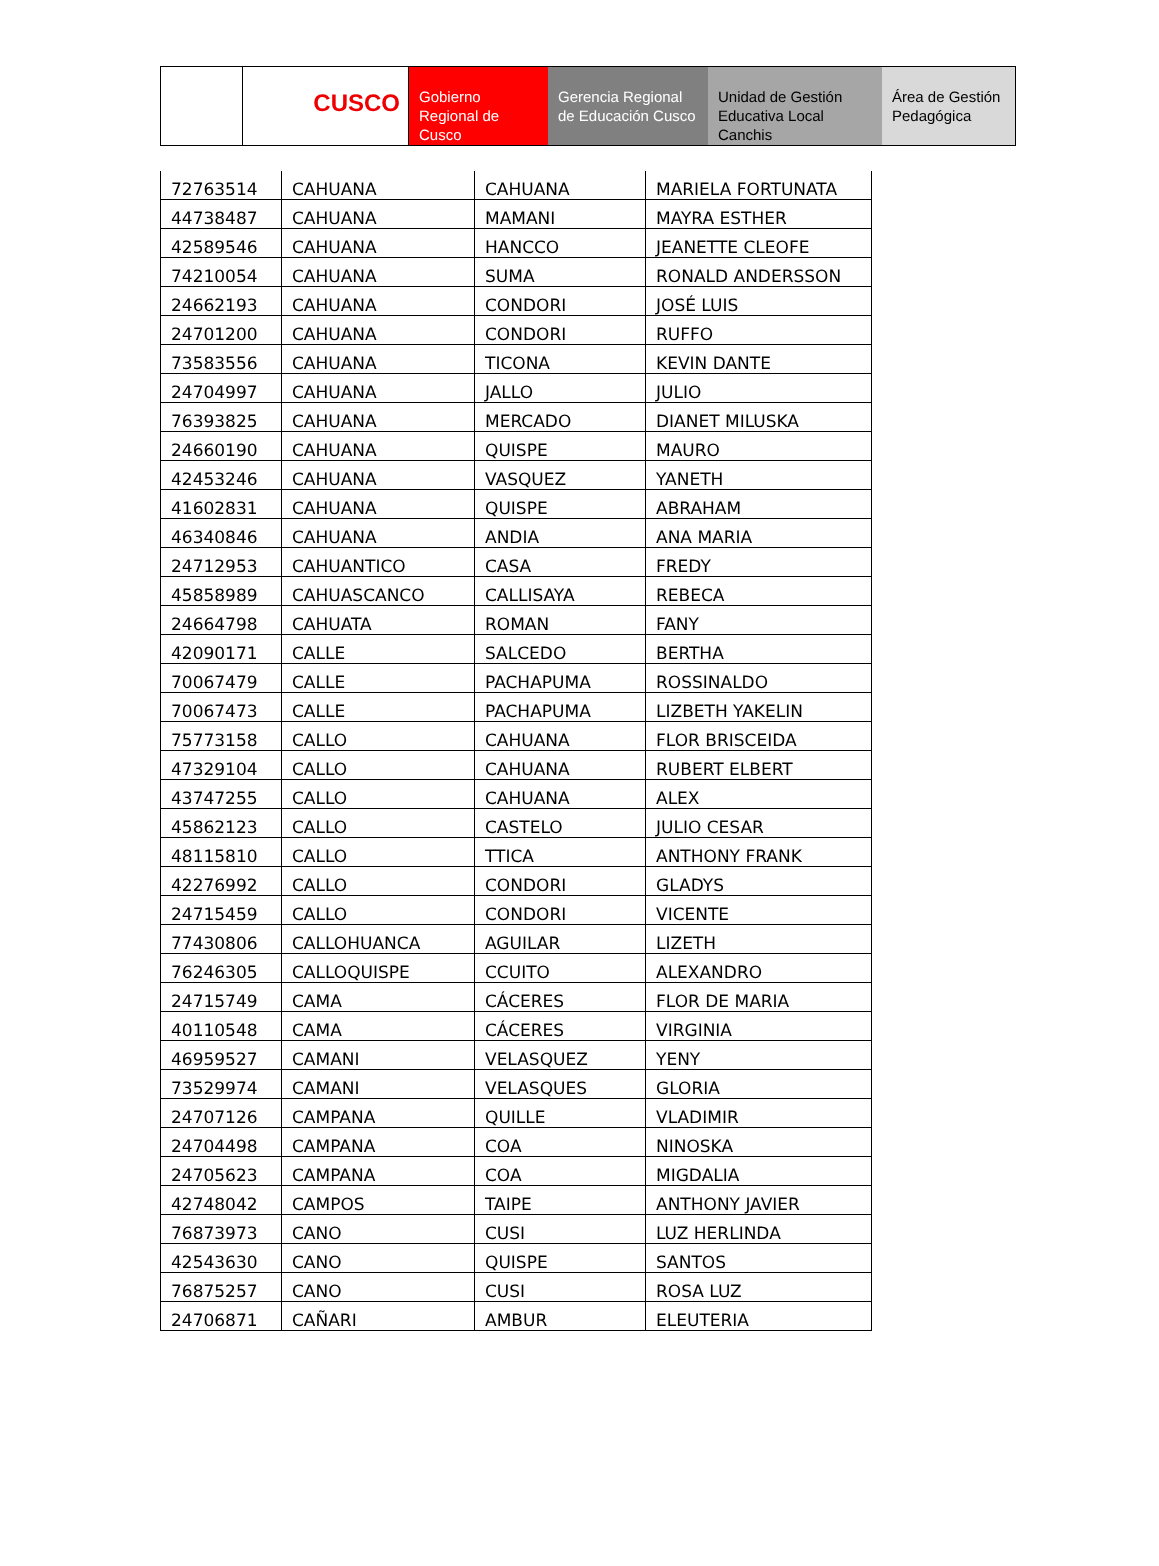CUSCO
Gobierno Regional de Cusco
Gerencia Regional de Educación Cusco
Unidad de Gestión Educativa Local Canchis
Área de Gestión Pedagógica
| 72763514 | CAHUANA | CAHUANA | MARIELA FORTUNATA |
| 44738487 | CAHUANA | MAMANI | MAYRA ESTHER |
| 42589546 | CAHUANA | HANCCO | JEANETTE CLEOFE |
| 74210054 | CAHUANA | SUMA | RONALD ANDERSSON |
| 24662193 | CAHUANA | CONDORI | JOSÉ LUIS |
| 24701200 | CAHUANA | CONDORI | RUFFO |
| 73583556 | CAHUANA | TICONA | KEVIN DANTE |
| 24704997 | CAHUANA | JALLO | JULIO |
| 76393825 | CAHUANA | MERCADO | DIANET MILUSKA |
| 24660190 | CAHUANA | QUISPE | MAURO |
| 42453246 | CAHUANA | VASQUEZ | YANETH |
| 41602831 | CAHUANA | QUISPE | ABRAHAM |
| 46340846 | CAHUANA | ANDIA | ANA MARIA |
| 24712953 | CAHUANTICO | CASA | FREDY |
| 45858989 | CAHUASCANCO | CALLISAYA | REBECA |
| 24664798 | CAHUATA | ROMAN | FANY |
| 42090171 | CALLE | SALCEDO | BERTHA |
| 70067479 | CALLE | PACHAPUMA | ROSSINALDO |
| 70067473 | CALLE | PACHAPUMA | LIZBETH YAKELIN |
| 75773158 | CALLO | CAHUANA | FLOR BRISCEIDA |
| 47329104 | CALLO | CAHUANA | RUBERT ELBERT |
| 43747255 | CALLO | CAHUANA | ALEX |
| 45862123 | CALLO | CASTELO | JULIO CESAR |
| 48115810 | CALLO | TTICA | ANTHONY FRANK |
| 42276992 | CALLO | CONDORI | GLADYS |
| 24715459 | CALLO | CONDORI | VICENTE |
| 77430806 | CALLOHUANCA | AGUILAR | LIZETH |
| 76246305 | CALLOQUISPE | CCUITO | ALEXANDRO |
| 24715749 | CAMA | CÁCERES | FLOR DE MARIA |
| 40110548 | CAMA | CÁCERES | VIRGINIA |
| 46959527 | CAMANI | VELASQUEZ | YENY |
| 73529974 | CAMANI | VELASQUES | GLORIA |
| 24707126 | CAMPANA | QUILLE | VLADIMIR |
| 24704498 | CAMPANA | COA | NINOSKA |
| 24705623 | CAMPANA | COA | MIGDALIA |
| 42748042 | CAMPOS | TAIPE | ANTHONY JAVIER |
| 76873973 | CANO | CUSI | LUZ HERLINDA |
| 42543630 | CANO | QUISPE | SANTOS |
| 76875257 | CANO | CUSI | ROSA LUZ |
| 24706871 | CAÑARI | AMBUR | ELEUTERIA |